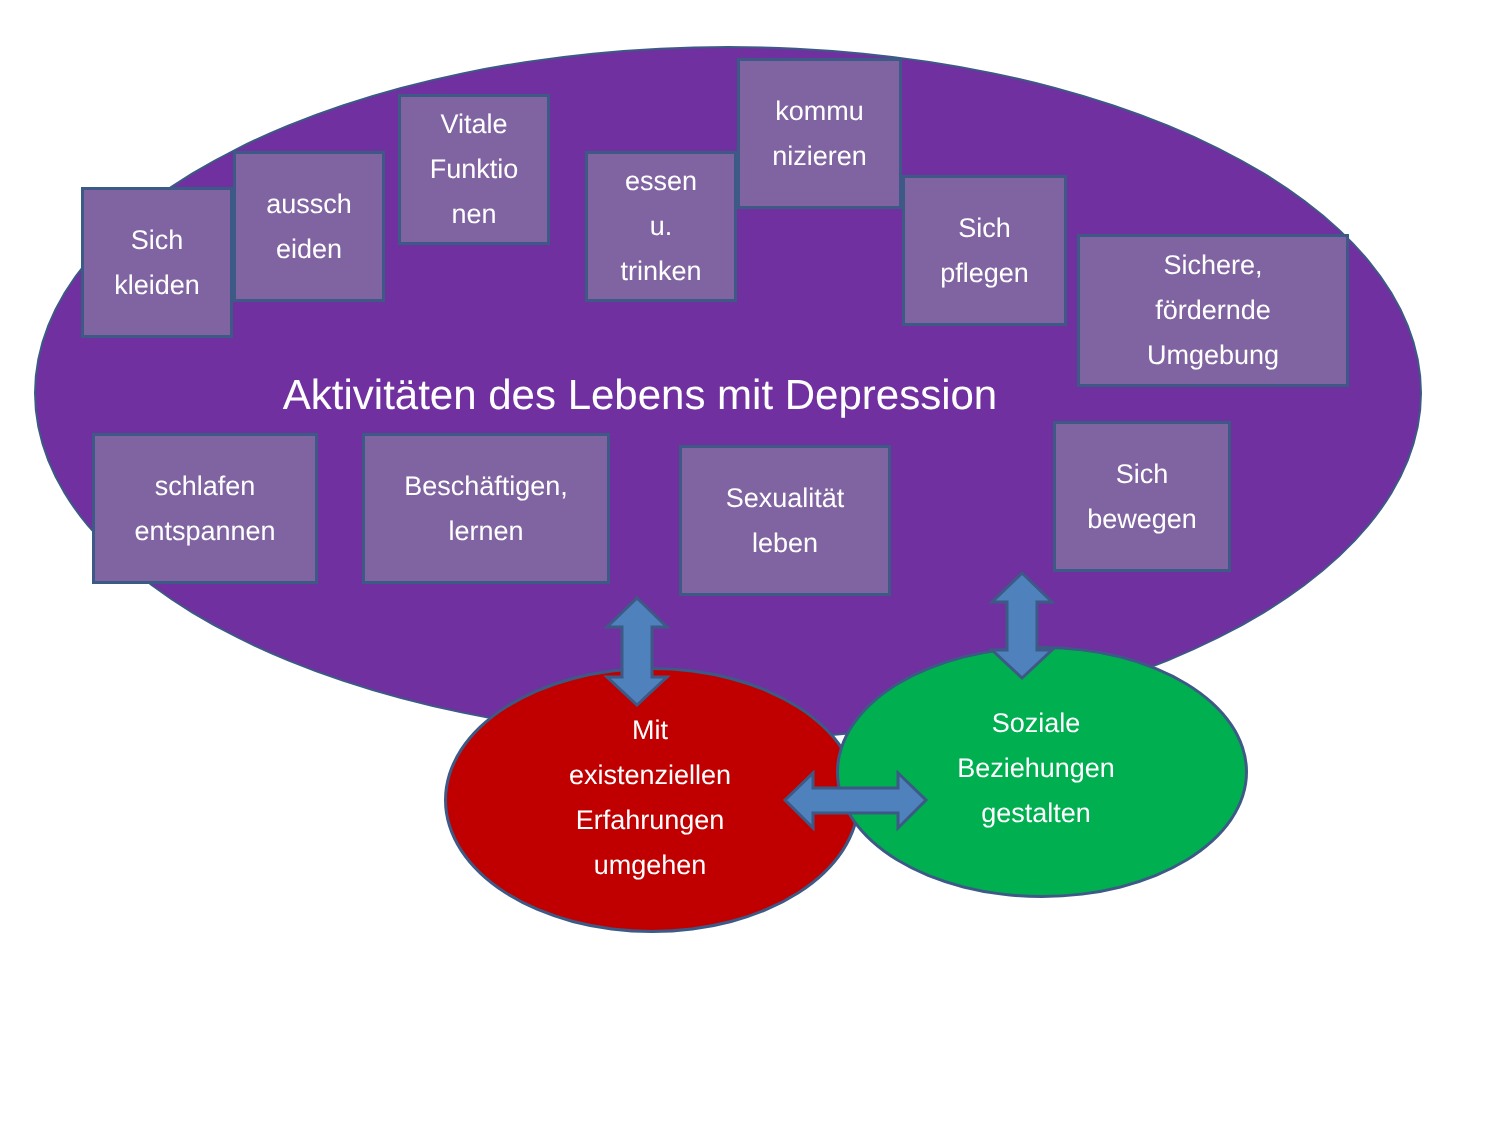Sich
kleiden
aussch
eiden
Vitale
Funktio
nen
essen
u.
trinken
kommu
nizieren
Sich
pflegen
Sichere,
fördernde
Umgebung
Aktivitäten des Lebens mit Depression
schlafen
entspannen
Beschäftigen,
lernen
Sexualität
leben
Sich
bewegen
Mit
existenziellen
Erfahrungen
umgehen
Soziale
Beziehungen
gestalten